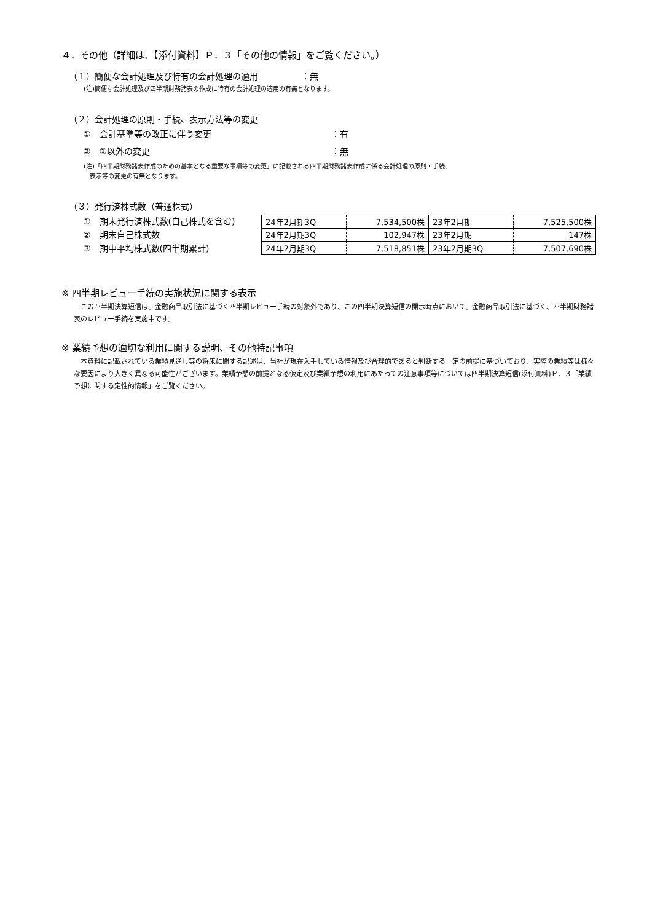４．その他（詳細は、【添付資料】Ｐ．３「その他の情報」をご覧ください。）
（１）簡便な会計処理及び特有の会計処理の適用　　　　　：無
(注)簡便な会計処理及び四半期財務諸表の作成に特有の会計処理の適用の有無となります。
（２）会計処理の原則・手続、表示方法等の変更
①　会計基準等の改正に伴う変更 ：有
②　①以外の変更 ：無
(注)「四半期財務諸表作成のための基本となる重要な事項等の変更」に記載される四半期財務諸表作成に係る会計処理の原則・手続、
　表示等の変更の有無となります。
（３）発行済株式数（普通株式）
①　期末発行済株式数(自己株式を含む)
②　期末自己株式数
③　期中平均株式数(四半期累計)
| 24年2月期3Q | 7,534,500株 | 23年2月期 | 7,525,500株 |
| 24年2月期3Q | 102,947株 | 23年2月期 | 147株 |
| 24年2月期3Q | 7,518,851株 | 23年2月期3Q | 7,507,690株 |
※ 四半期レビュー手続の実施状況に関する表示
この四半期決算短信は、金融商品取引法に基づく四半期レビュー手続の対象外であり、この四半期決算短信の開示時点において、金融商品取引法に基づく、四半期財務諸表のレビュー手続を実施中です。
※ 業績予想の適切な利用に関する説明、その他特記事項
本資料に記載されている業績見通し等の将来に関する記述は、当社が現在入手している情報及び合理的であると判断する一定の前提に基づいており、実際の業績等は様々な要因により大きく異なる可能性がございます。業績予想の前提となる仮定及び業績予想の利用にあたっての注意事項等については四半期決算短信(添付資料)Ｐ．３「業績予想に関する定性的情報」をご覧ください。